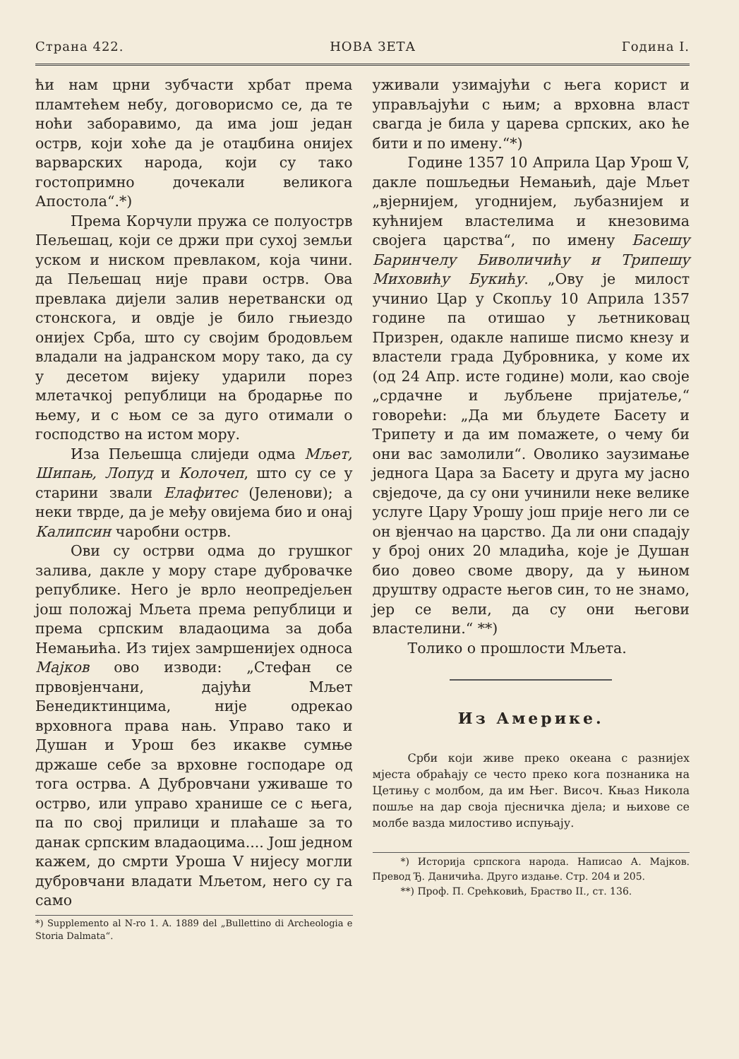Страна 422. НОВА ЗЕТА Година I.
ћи нам црни зубчасти хрбат према пламтећем небу, договорисмо се, да те ноћи заборавимо, да има још један острв, који хоће да је отаџбина онијех варварских народа, који су тако гостопримно дочекали великога Апостола“.*)
Према Корчули пружа се полуострв Пељешац, који се држи при сухој земљи уском и ниском превлаком, која чини. да Пељешац није прави острв. Ова превлака дијели залив неретвански од стонскога, и овдје је било гњиездо онијех Срба, што су својим бродовљем владали на јадранском мору тако, да су у десетом вијеку ударили порез млетачкој републици на бродарње по њему, и с њом се за дуго отимали о господство на истом мору.
Иза Пељешца слиједи одма Мљет, Шипањ, Лопуд и Колочеп, што су се у старини звали Елафитес (Јеленови); а неки тврде, да је међу овијема био и онај Калипсин чаробни острв.
Ови су острви одма до грушког залива, дакле у мору старе дубровачке републике. Него је врло неопредјељен још положај Мљета према републици и према српским владаоцима за доба Немањића. Из тијех замршенијех односа Мајков ово изводи: „Стефан се првовјенчани, дајући Мљет Бенедиктинцима, није одрекао врховнога права нањ. Управо тако и Душан и Урош без икакве сумње држаше себе за врховне господаре од тога острва. А Дубровчани уживаше то острво, или управо хранише се с њега, па по свој прилици и плаћаше за то данак српским владаоцима.... Још једном кажем, до смрти Уроша V нијесу могли дубровчани владати Мљетом, него су га само
*) Supplemento al N-ro 1. A. 1889 del „Bullettino di Archeologia e Storia Dalmata“.
уживали узимајући с њега корист и управљајући с њим; а врховна власт свагда је била у царева српских, ако ће бити и по имену.“*)
Године 1357 10 Априла Цар Урош V, дакле пошљедњи Немањић, даје Мљет „вјернијем, угоднијем, љубазнијем и кућнијем властелима и кнезовима својега царства“, по имену Басешу Баринчелу Биволичићу и Трипешу Миховићу Букићу. „Ову је милост учинио Цар у Скопљу 10 Априла 1357 године па отишао у љетниковац Призрен, одакле напише писмо кнезу и властели града Дубровника, у коме их (од 24 Апр. исте године) моли, као своје „срдачне и љубљене пријатеље,“ говорећи: „Да ми бљудете Басету и Трипету и да им помажете, о чему би они вас замолили“. Оволико заузимање једнога Цара за Басету и друга му јасно свједоче, да су они учинили неке велике услуге Цару Урошу још прије него ли се он вјенчао на царство. Да ли они спадају у број оних 20 младића, које је Душан био довео своме двору, да у њином друштву одрасте његов син, то не знамо, јер се вели, да су они његови властелини.“ **)
Толико о прошлости Мљета.
Из Америке.
Срби који живе преко океана с разнијех мјеста обраћају се често преко кога познаника на Цетињу с молбом, да им Њег. Височ. Књаз Никола пошље на дар своја пјесничка дјела; и њихове се молбе вазда милостиво испуњају.
*) Историја српскога народа. Написао А. Мајков. Превод Ђ. Даничића. Друго издање. Стр. 204 и 205.
**) Проф. П. Срећковић, Браство II., ст. 136.